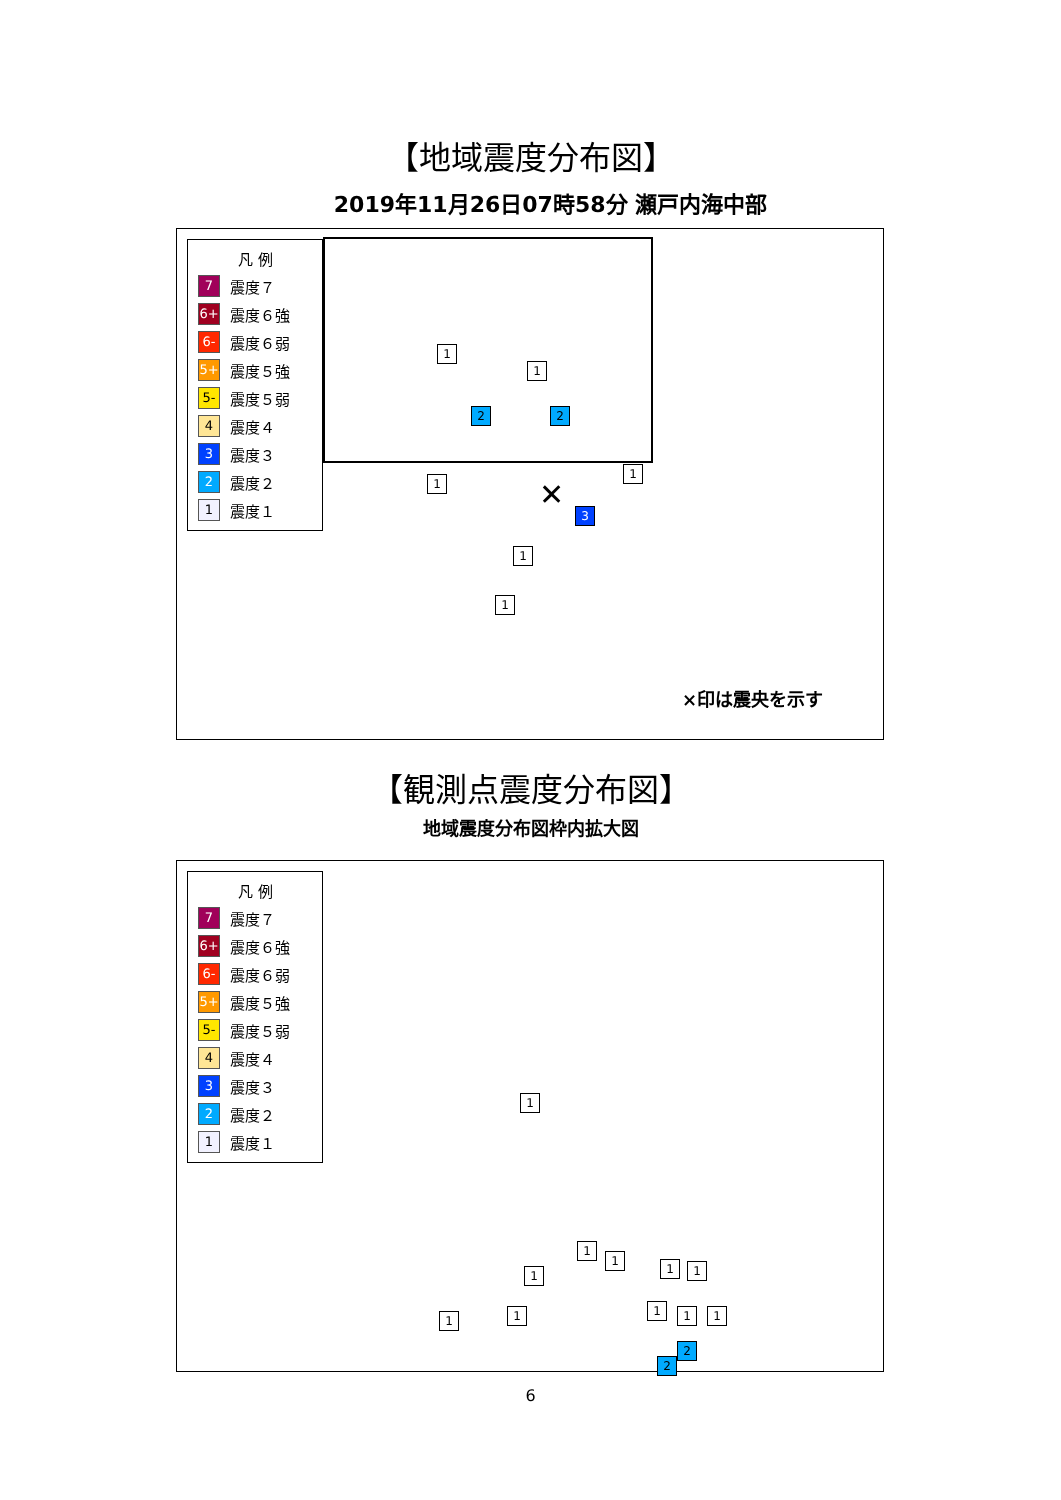【地域震度分布図】
2019年11月26日07時58分 瀬戸内海中部
凡 例
7 震度７
6+ 震度６強
6- 震度６弱
5+ 震度５強
5- 震度５弱
4 震度４
3 震度３
2 震度２
1 震度１
1
1
2 2
1
1
3
1
1
✕
×印は震央を示す
【観測点震度分布図】
地域震度分布図枠内拡大図
凡 例
7 震度７
6+ 震度６強
6- 震度６弱
5+ 震度５強
5- 震度５弱
4 震度４
3 震度３
2 震度２
1 震度１
1
1
1
1 1
1
1 1 1 1 1
2
2
6